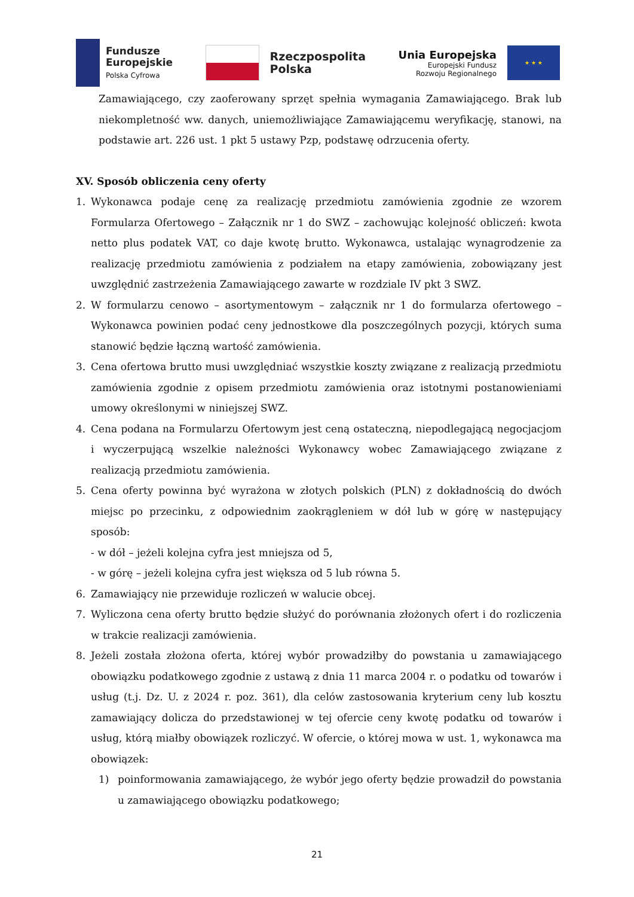Fundusze
Europejskie
Polska Cyfrowa
Rzeczpospolita
Polska
Unia Europejska
Europejski Fundusz
Rozwoju Regionalnego
★ ★ ★
Zamawiającego, czy zaoferowany sprzęt spełnia wymagania Zamawiającego. Brak lub niekompletność ww. danych, uniemożliwiające Zamawiającemu weryfikację, stanowi, na podstawie art. 226 ust. 1 pkt 5 ustawy Pzp, podstawę odrzucenia oferty.
XV. Sposób obliczenia ceny oferty
1. Wykonawca podaje cenę za realizację przedmiotu zamówienia zgodnie ze wzorem Formularza Ofertowego – Załącznik nr 1 do SWZ – zachowując kolejność obliczeń: kwota netto plus podatek VAT, co daje kwotę brutto. Wykonawca, ustalając wynagrodzenie za realizację przedmiotu zamówienia z podziałem na etapy zamówienia, zobowiązany jest uwzględnić zastrzeżenia Zamawiającego zawarte w rozdziale IV pkt 3 SWZ.
2. W formularzu cenowo – asortymentowym – załącznik nr 1 do formularza ofertowego – Wykonawca powinien podać ceny jednostkowe dla poszczególnych pozycji, których suma stanowić będzie łączną wartość zamówienia.
3. Cena ofertowa brutto musi uwzględniać wszystkie koszty związane z realizacją przedmiotu zamówienia zgodnie z opisem przedmiotu zamówienia oraz istotnymi postanowieniami umowy określonymi w niniejszej SWZ.
4. Cena podana na Formularzu Ofertowym jest ceną ostateczną, niepodlegającą negocjacjom i wyczerpującą wszelkie należności Wykonawcy wobec Zamawiającego związane z realizacją przedmiotu zamówienia.
5. Cena oferty powinna być wyrażona w złotych polskich (PLN) z dokładnością do dwóch miejsc po przecinku, z odpowiednim zaokrągleniem w dół lub w górę w następujący sposób:
- w dół – jeżeli kolejna cyfra jest mniejsza od 5,
- w górę – jeżeli kolejna cyfra jest większa od 5 lub równa 5.
6. Zamawiający nie przewiduje rozliczeń w walucie obcej.
7. Wyliczona cena oferty brutto będzie służyć do porównania złożonych ofert i do rozliczenia w trakcie realizacji zamówienia.
8. Jeżeli została złożona oferta, której wybór prowadziłby do powstania u zamawiającego obowiązku podatkowego zgodnie z ustawą z dnia 11 marca 2004 r. o podatku od towarów i usług (t.j. Dz. U. z 2024 r. poz. 361), dla celów zastosowania kryterium ceny lub kosztu zamawiający dolicza do przedstawionej w tej ofercie ceny kwotę podatku od towarów i usług, którą miałby obowiązek rozliczyć. W ofercie, o której mowa w ust. 1, wykonawca ma obowiązek:
1) poinformowania zamawiającego, że wybór jego oferty będzie prowadził do powstania u zamawiającego obowiązku podatkowego;
21